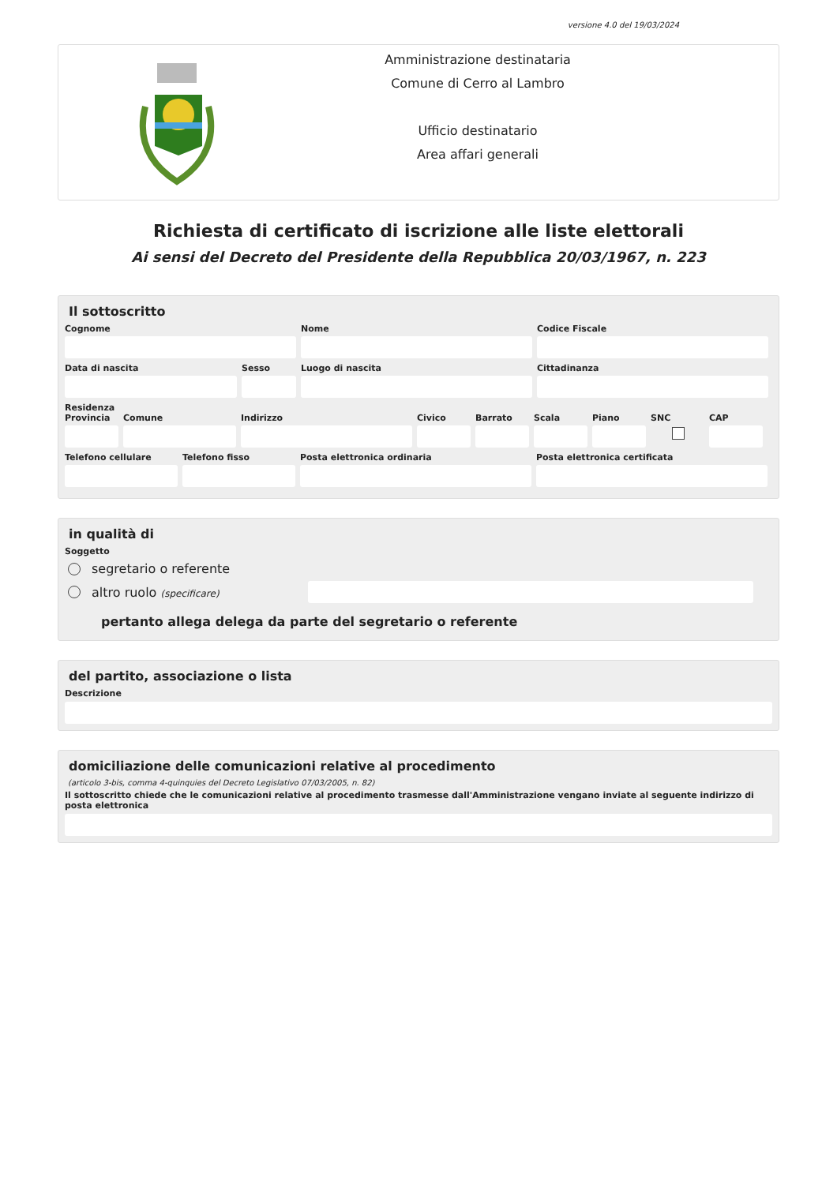versione 4.0 del 19/03/2024
Amministrazione destinataria
Comune di Cerro al Lambro
Ufficio destinatario
Area affari generali
Richiesta di certificato di iscrizione alle liste elettorali
Ai sensi del Decreto del Presidente della Repubblica 20/03/1967, n. 223
Il sottoscritto
Cognome Nome Codice Fiscale
Data di nascita Sesso Luogo di nascita Cittadinanza
Residenza
Provincia
Comune Indirizzo Civico Barrato Scala Piano SNC CAP
Telefono cellulare
Telefono fisso Posta elettronica ordinaria Posta elettronica certificata
in qualità di
Soggetto
segretario o referente
altro ruolo (specificare)
pertanto allega delega da parte del segretario o referente
del partito, associazione o lista
Descrizione
domiciliazione delle comunicazioni relative al procedimento
(articolo 3-bis, comma 4-quinquies del Decreto Legislativo 07/03/2005, n. 82)
Il sottoscritto chiede che le comunicazioni relative al procedimento trasmesse dall'Amministrazione vengano inviate al seguente indirizzo di posta elettronica